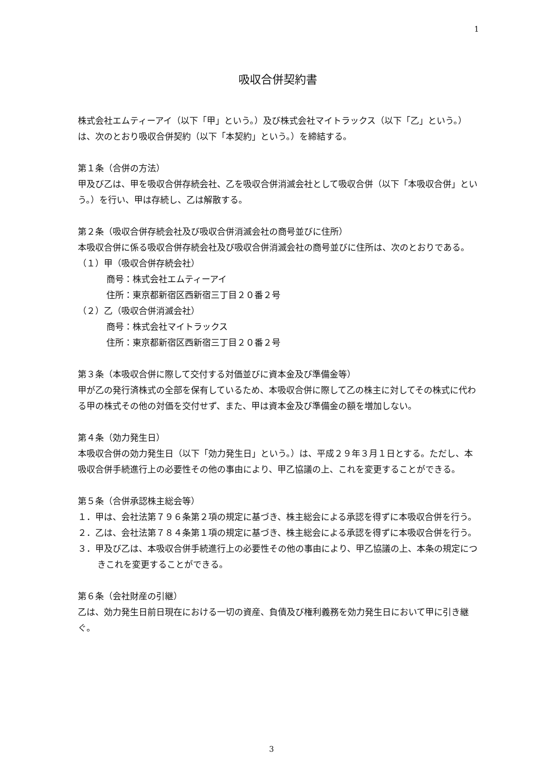1
吸収合併契約書
株式会社エムティーアイ（以下「甲」という。）及び株式会社マイトラックス（以下「乙」という。）は、次のとおり吸収合併契約（以下「本契約」という。）を締結する。
第１条（合併の方法）
甲及び乙は、甲を吸収合併存続会社、乙を吸収合併消滅会社として吸収合併（以下「本吸収合併」という。）を行い、甲は存続し、乙は解散する。
第２条（吸収合併存続会社及び吸収合併消滅会社の商号並びに住所）
本吸収合併に係る吸収合併存続会社及び吸収合併消滅会社の商号並びに住所は、次のとおりである。
（１）甲（吸収合併存続会社）
商号：株式会社エムティーアイ
住所：東京都新宿区西新宿三丁目２０番２号
（２）乙（吸収合併消滅会社）
商号：株式会社マイトラックス
住所：東京都新宿区西新宿三丁目２０番２号
第３条（本吸収合併に際して交付する対価並びに資本金及び準備金等）
甲が乙の発行済株式の全部を保有しているため、本吸収合併に際して乙の株主に対してその株式に代わる甲の株式その他の対価を交付せず、また、甲は資本金及び準備金の額を増加しない。
第４条（効力発生日）
本吸収合併の効力発生日（以下「効力発生日」という。）は、平成２９年３月１日とする。ただし、本吸収合併手続進行上の必要性その他の事由により、甲乙協議の上、これを変更することができる。
第５条（合併承認株主総会等）
１．甲は、会社法第７９６条第２項の規定に基づき、株主総会による承認を得ずに本吸収合併を行う。
２．乙は、会社法第７８４条第１項の規定に基づき、株主総会による承認を得ずに本吸収合併を行う。
３．甲及び乙は、本吸収合併手続進行上の必要性その他の事由により、甲乙協議の上、本条の規定につきこれを変更することができる。
第６条（会社財産の引継）
乙は、効力発生日前日現在における一切の資産、負債及び権利義務を効力発生日において甲に引き継ぐ。
3